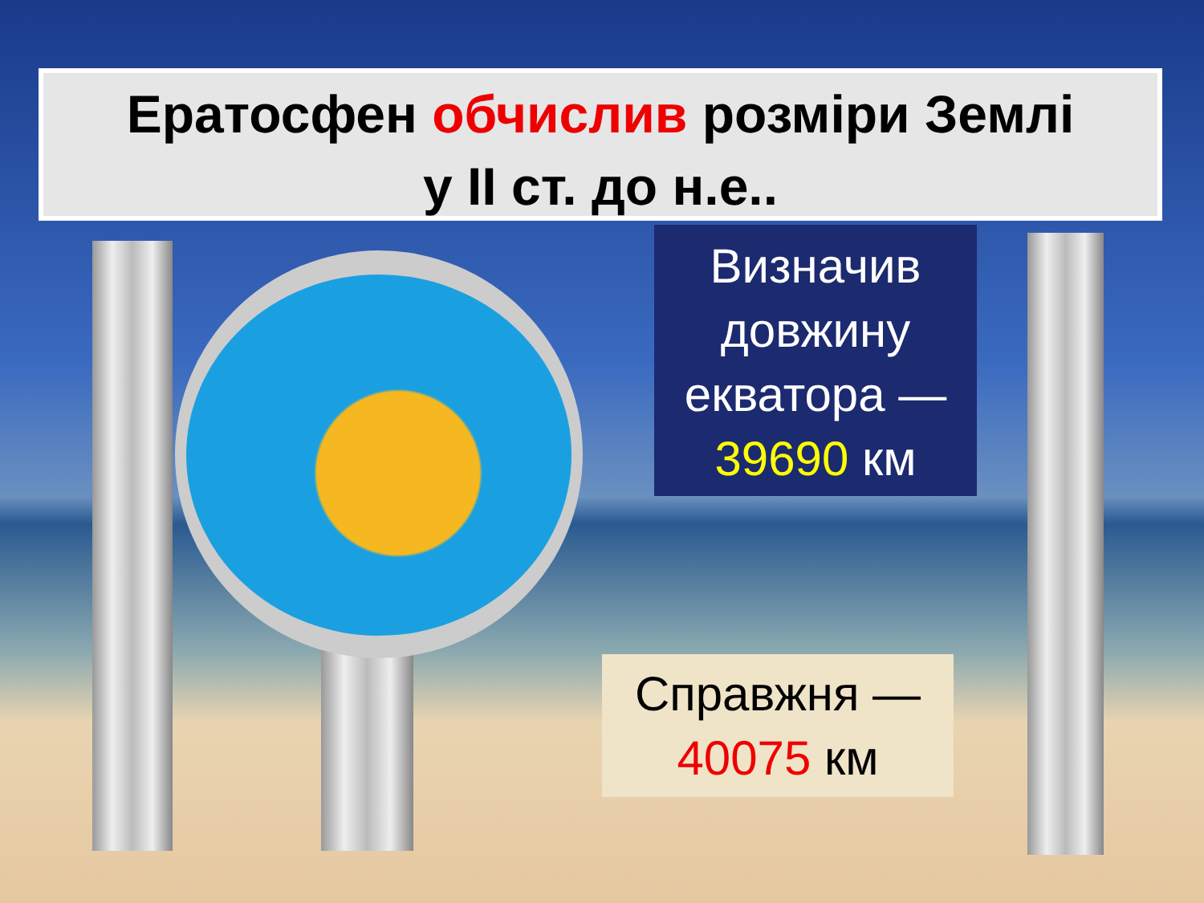Ератосфен обчислив розміри Землі
у II ст. до н.е..
Визначив довжину екватора —
39690 км
Справжня —
40075 км